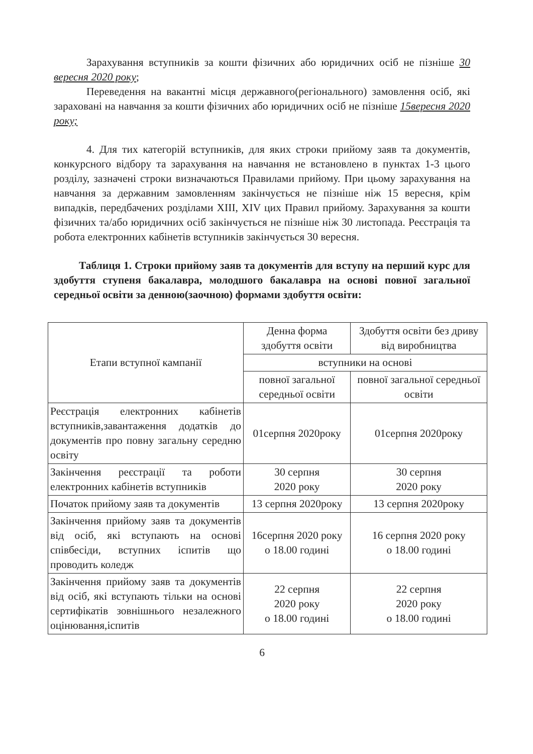Зарахування вступників за кошти фізичних або юридичних осіб не пізніше 30 вересня 2020 року;
Переведення на вакантні місця державного(регіонального) замовлення осіб, які зараховані на навчання за кошти фізичних або юридичних осіб не пізніше 15вересня 2020 року;
4. Для тих категорій вступників, для яких строки прийому заяв та документів, конкурсного відбору та зарахування на навчання не встановлено в пунктах 1-3 цього розділу, зазначені строки визначаються Правилами прийому. При цьому зарахування на навчання за державним замовленням закінчується не пізніше ніж 15 вересня, крім випадків, передбачених розділами XIII, XIV цих Правил прийому. Зарахування за кошти фізичних та/або юридичних осіб закінчується не пізніше ніж 30 листопада. Реєстрація та робота електронних кабінетів вступників закінчується 30 вересня.
Таблиця 1. Строки прийому заяв та документів для вступу на перший курс для здобуття ступеня бакалавра, молодшого бакалавра на основі повної загальної середньої освіти за денною(заочною) формами здобуття освіти:
| Етапи вступної кампанії | Денна форма здобуття освіти | Здобуття освіти без дриву від виробництва |
| | вступники на основі | |
| | повної загальної середньої освіти | повної загальної середньої освіти |
| Реєстрація електронних кабінетів вступників,завантаження додатків до документів про повну загальну середню освіту | 01серпня 2020року | 01серпня 2020року |
| Закінчення реєстрації та роботи електронних кабінетів вступників | 30 серпня 2020 року | 30 серпня 2020 року |
| Початок прийому заяв та документів | 13 серпня 2020року | 13 серпня 2020року |
| Закінчення прийому заяв та документів від осіб, які вступають на основі співбесіди, вступних іспитів що проводить коледж | 16серпня 2020 року о 18.00 годині | 16 серпня 2020 року о 18.00 годині |
| Закінчення прийому заяв та документів від осіб, які вступають тільки на основі сертифікатів зовнішнього незалежного оцінювання,іспитів | 22 серпня 2020 року о 18.00 годині | 22 серпня 2020 року о 18.00 годині |
6